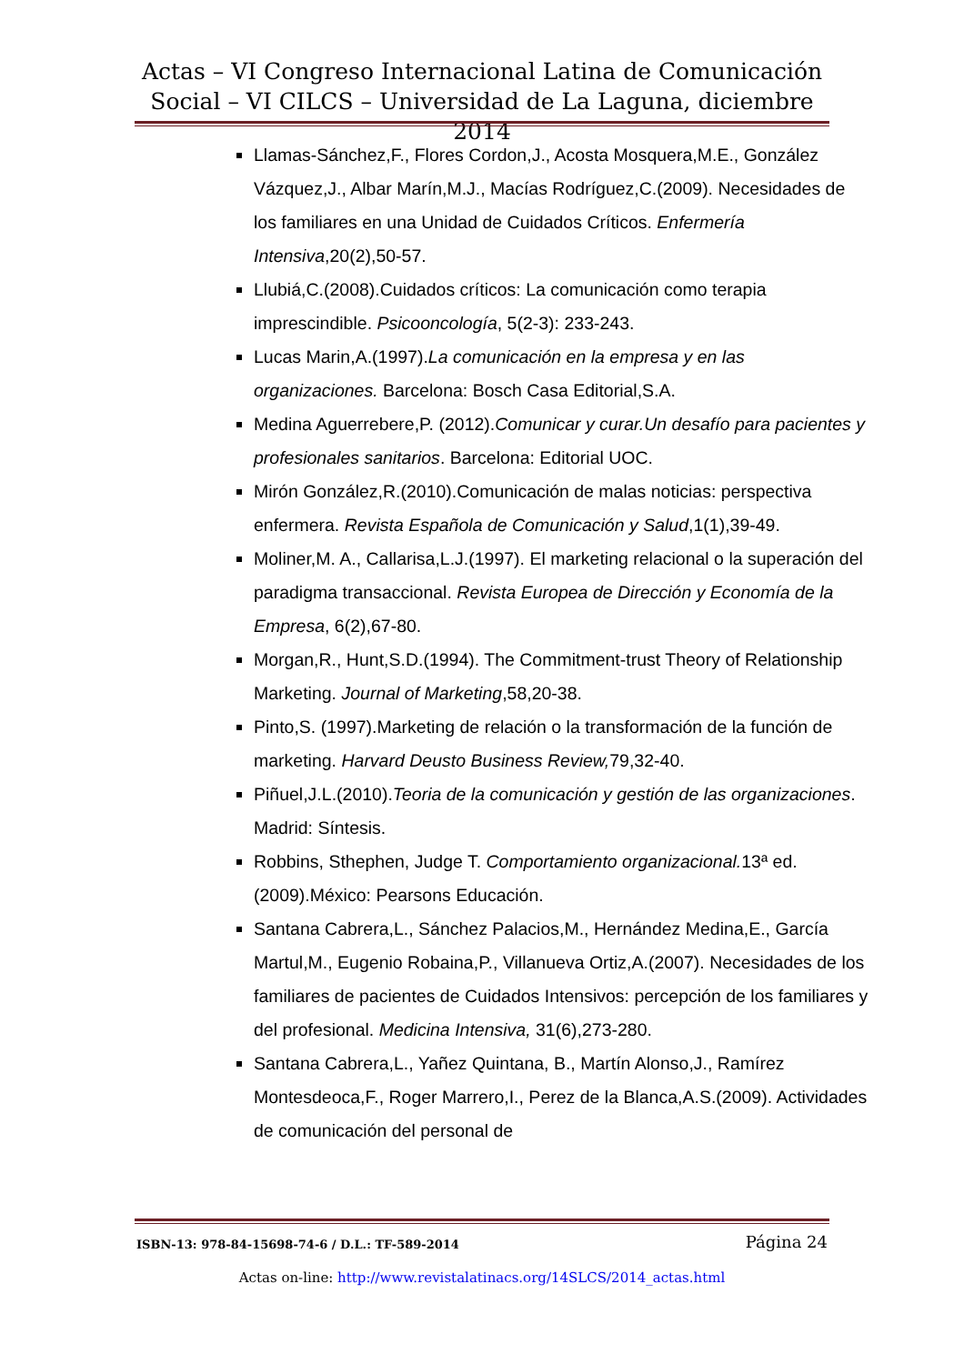Actas – VI Congreso Internacional Latina de Comunicación Social – VI CILCS – Universidad de La Laguna, diciembre 2014
Llamas-Sánchez,F., Flores Cordon,J., Acosta Mosquera,M.E., González Vázquez,J., Albar Marín,M.J., Macías Rodríguez,C.(2009). Necesidades de los familiares en una Unidad de Cuidados Críticos. Enfermería Intensiva,20(2),50-57.
Llubiá,C.(2008).Cuidados críticos: La comunicación como terapia imprescindible. Psicooncología, 5(2-3): 233-243.
Lucas Marin,A.(1997).La comunicación en la empresa y en las organizaciones. Barcelona: Bosch Casa Editorial,S.A.
Medina Aguerrebere,P. (2012).Comunicar y curar.Un desafío para pacientes y profesionales sanitarios. Barcelona: Editorial UOC.
Mirón González,R.(2010).Comunicación de malas noticias: perspectiva enfermera. Revista Española de Comunicación y Salud,1(1),39-49.
Moliner,M. A., Callarisa,L.J.(1997). El marketing relacional o la superación del paradigma transaccional. Revista Europea de Dirección y Economía de la Empresa, 6(2),67-80.
Morgan,R., Hunt,S.D.(1994). The Commitment-trust Theory of Relationship Marketing. Journal of Marketing,58,20-38.
Pinto,S. (1997).Marketing de relación o la transformación de la función de marketing. Harvard Deusto Business Review, 79,32-40.
Piñuel,J.L.(2010).Teoria de la comunicación y gestión de las organizaciones. Madrid: Síntesis.
Robbins, Sthephen, Judge T. Comportamiento organizacional. 13ª ed. (2009).México: Pearsons Educación.
Santana Cabrera,L., Sánchez Palacios,M., Hernández Medina,E., García Martul,M., Eugenio Robaina,P., Villanueva Ortiz,A.(2007). Necesidades de los familiares de pacientes de Cuidados Intensivos: percepción de los familiares y del profesional. Medicina Intensiva, 31(6),273-280.
Santana Cabrera,L., Yañez Quintana, B., Martín Alonso,J., Ramírez Montesdeoca,F., Roger Marrero,I., Perez de la Blanca,A.S.(2009). Actividades de comunicación del personal de
ISBN-13: 978-84-15698-74-6 / D.L.: TF-589-2014 Página 24
Actas on-line: http://www.revistalatinacs.org/14SLCS/2014_actas.html